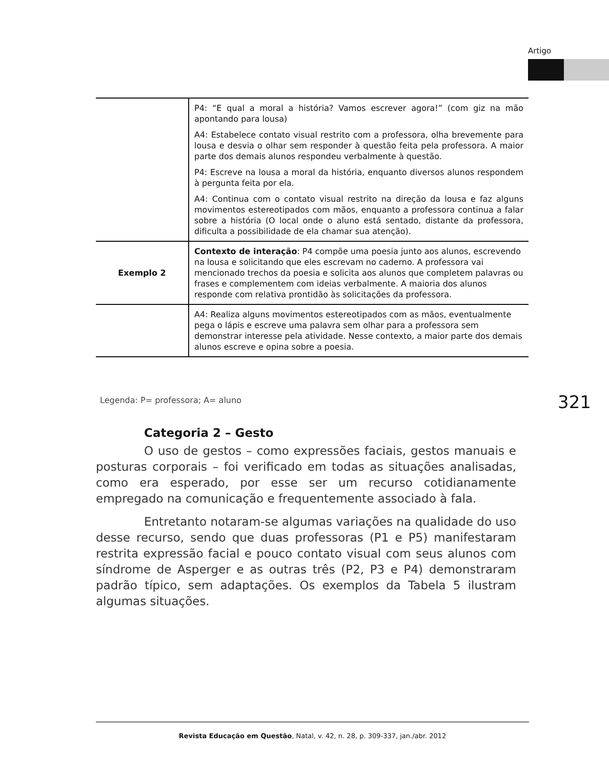Artigo
| | P4: “E qual a moral a história? Vamos escrever agora!” (com giz na mão apontando para lousa) A4: Estabelece contato visual restrito com a professora, olha brevemente para lousa e desvia o olhar sem responder à questão feita pela professora. A maior parte dos demais alunos respondeu verbalmente à questão. P4: Escreve na lousa a moral da história, enquanto diversos alunos respondem à pergunta feita por ela. A4: Continua com o contato visual restrito na direção da lousa e faz alguns movimentos estereotipados com mãos, enquanto a professora continua a falar sobre a história (O local onde o aluno está sentado, distante da professora, dificulta a possibilidade de ela chamar sua atenção). |
| Exemplo 2 | Contexto de interação : P4 compõe uma poesia junto aos alunos, escrevendo na lousa e solicitando que eles escrevam no caderno. A professora vai mencionado trechos da poesia e solicita aos alunos que completem palavras ou frases e complementem com ideias verbalmente. A maioria dos alunos responde com relativa prontidão às solicitações da professora. |
| | A4: Realiza alguns movimentos estereotipados com as mãos, eventualmente pega o lápis e escreve uma palavra sem olhar para a professora sem demonstrar interesse pela atividade. Nesse contexto, a maior parte dos demais alunos escreve e opina sobre a poesia. |
Legenda: P= professora; A= aluno
321
Categoria 2 – Gesto
O uso de gestos – como expressões faciais, gestos manuais e posturas corporais – foi verificado em todas as situações analisadas, como era esperado, por esse ser um recurso cotidianamente empregado na comunicação e frequentemente associado à fala.
Entretanto notaram-se algumas variações na qualidade do uso desse recurso, sendo que duas professoras (P1 e P5) manifestaram restrita expressão facial e pouco contato visual com seus alunos com síndrome de Asperger e as outras três (P2, P3 e P4) demonstraram padrão típico, sem adaptações. Os exemplos da Tabela 5 ilustram algumas situações.
Revista Educação em Questão, Natal, v. 42, n. 28, p. 309-337, jan./abr. 2012